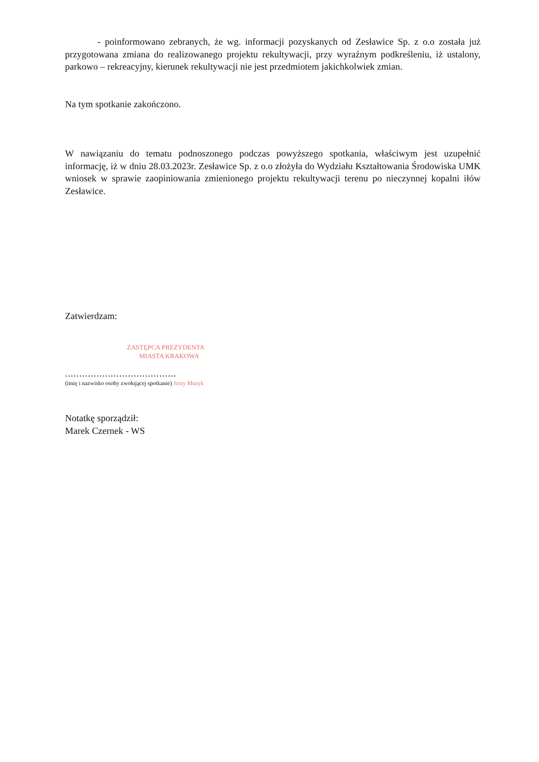- poinformowano zebranych, że wg. informacji pozyskanych od Zesławice Sp. z o.o została już przygotowana zmiana do realizowanego projektu rekultywacji, przy wyraźnym podkreśleniu, iż ustalony, parkowo – rekreacyjny, kierunek rekultywacji nie jest przedmiotem jakichkolwiek zmian.
Na tym spotkanie zakończono.
W nawiązaniu do tematu podnoszonego podczas powyższego spotkania, właściwym jest uzupełnić informację, iż w dniu 28.03.2023r. Zesławice Sp. z o.o złożyła do Wydziału Kształtowania Środowiska UMK wniosek w sprawie zaopiniowania zmienionego projektu rekultywacji terenu po nieczynnej kopalni iłów Zesławice.
Zatwierdzam:
ZASTĘPCA PREZYDENTA
MIASTA KRAKOWA
.......................................
(imię i nazwisko osoby zwołującej spotkanie) Jerzy Muzyk
Notatkę sporządził:
Marek Czernek - WS